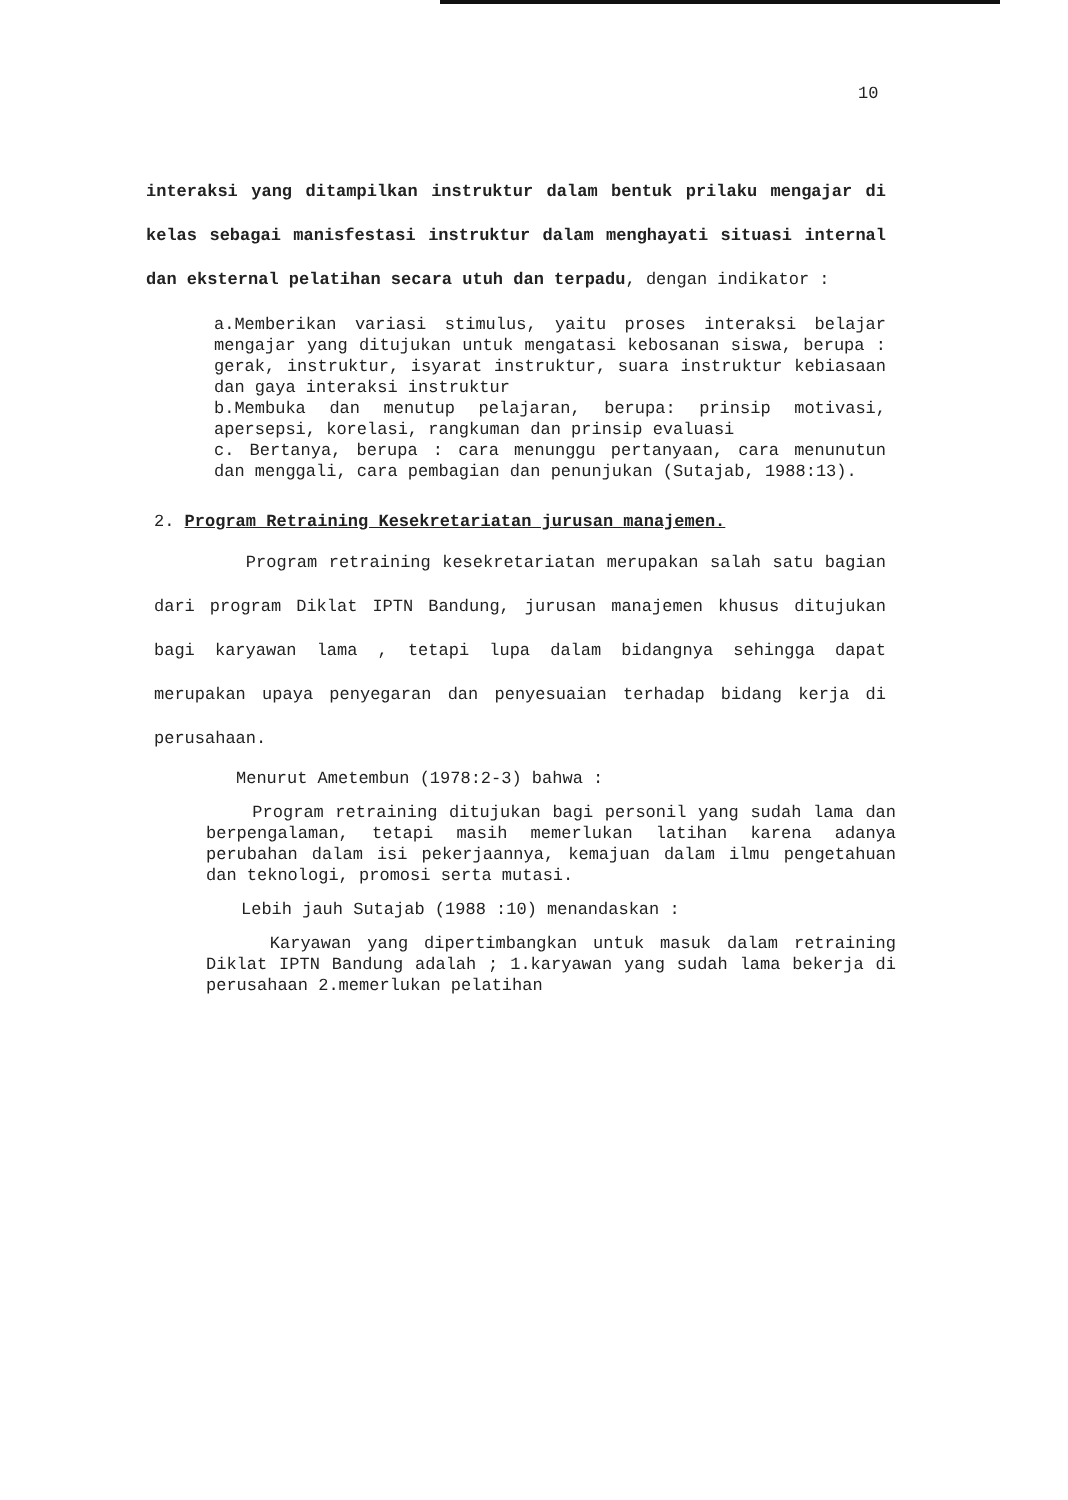10
interaksi yang ditampilkan instruktur dalam bentuk prilaku mengajar di kelas sebagai manisfestasi instruktur dalam menghayati situasi internal dan eksternal pelatihan secara utuh dan terpadu, dengan indikator :
a.Memberikan variasi stimulus, yaitu proses interaksi belajar mengajar yang ditujukan untuk mengatasi kebosanan siswa, berupa : gerak, instruktur, isyarat instruktur, suara instruktur kebiasaan dan gaya interaksi instruktur
b.Membuka dan menutup pelajaran, berupa: prinsip motivasi, apersepsi, korelasi, rangkuman dan prinsip evaluasi
c. Bertanya, berupa : cara menunggu pertanyaan, cara menunutun dan menggali, cara pembagian dan penunjukan (Sutajab, 1988:13).
2. Program Retraining Kesekretariatan jurusan manajemen.
Program retraining kesekretariatan merupakan salah satu bagian dari program Diklat IPTN Bandung, jurusan manajemen khusus ditujukan bagi karyawan lama , tetapi lupa dalam bidangnya sehingga dapat merupakan upaya penyegaran dan penyesuaian terhadap bidang kerja di perusahaan.
Menurut Ametembun (1978:2-3) bahwa :
Program retraining ditujukan bagi personil yang sudah lama dan berpengalaman, tetapi masih memerlukan latihan karena adanya perubahan dalam isi pekerjaannya, kemajuan dalam ilmu pengetahuan dan teknologi, promosi serta mutasi.
Lebih jauh Sutajab (1988 :10) menandaskan :
Karyawan yang dipertimbangkan untuk masuk dalam retraining Diklat IPTN Bandung adalah ; 1.karyawan yang sudah lama bekerja di perusahaan 2.memerlukan pelatihan